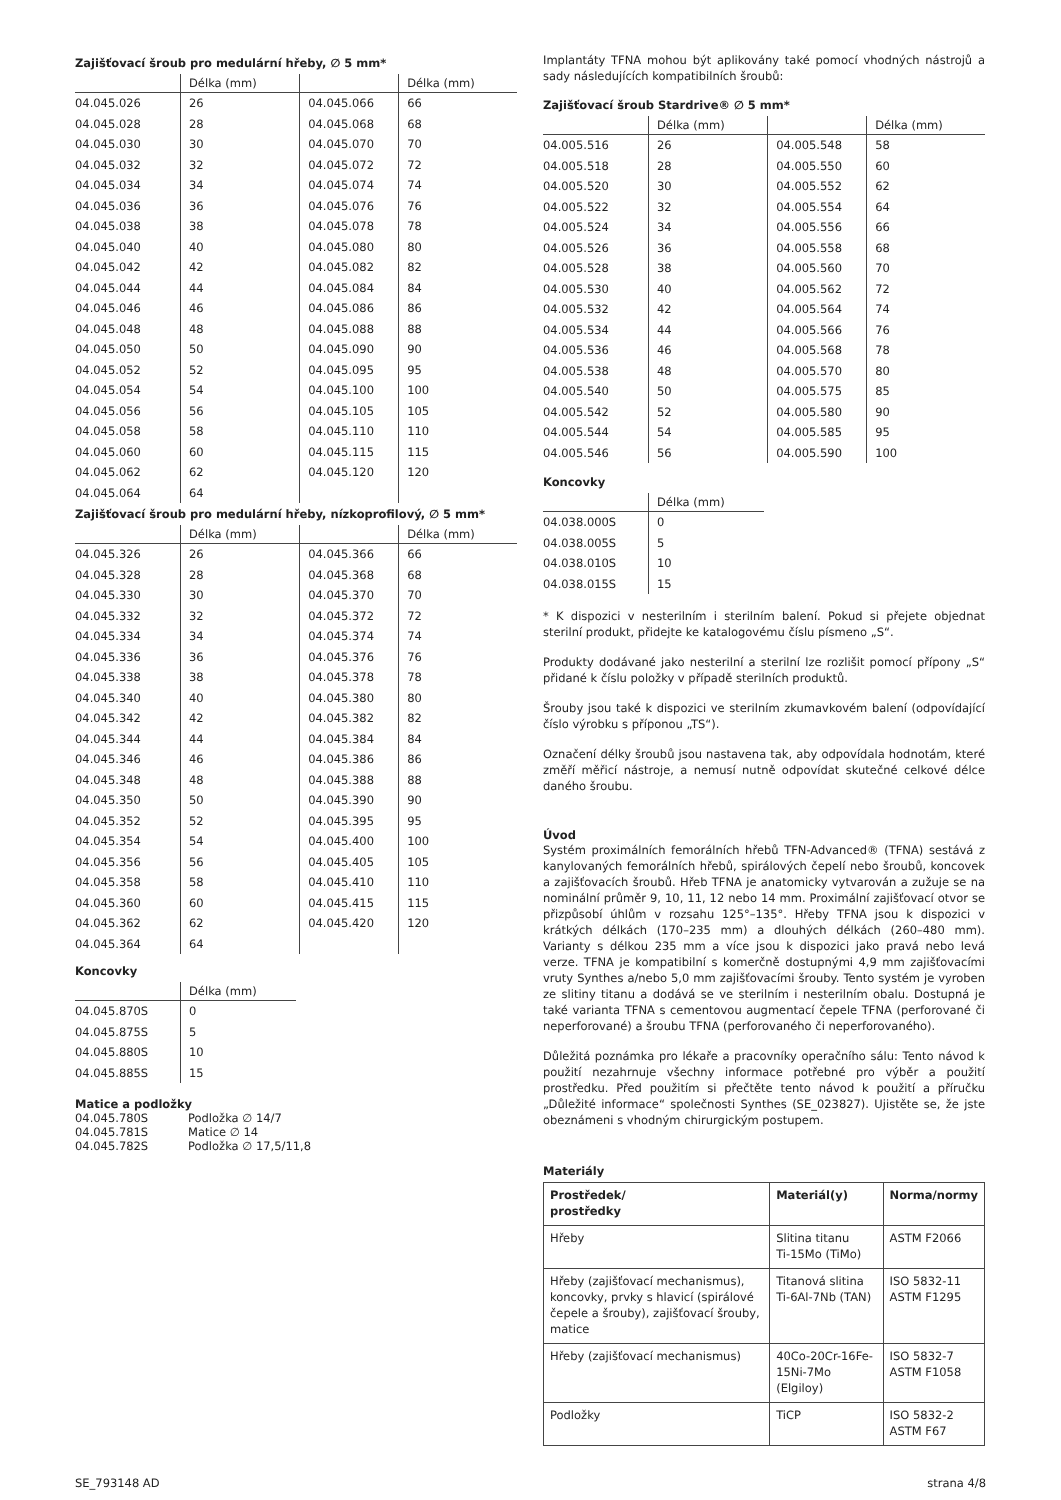Zajišťovací šroub pro medulární hřeby, ∅ 5 mm*
| | Délka (mm) | | Délka (mm) |
| --- | --- | --- | --- |
| 04.045.026 | 26 | 04.045.066 | 66 |
| 04.045.028 | 28 | 04.045.068 | 68 |
| 04.045.030 | 30 | 04.045.070 | 70 |
| 04.045.032 | 32 | 04.045.072 | 72 |
| 04.045.034 | 34 | 04.045.074 | 74 |
| 04.045.036 | 36 | 04.045.076 | 76 |
| 04.045.038 | 38 | 04.045.078 | 78 |
| 04.045.040 | 40 | 04.045.080 | 80 |
| 04.045.042 | 42 | 04.045.082 | 82 |
| 04.045.044 | 44 | 04.045.084 | 84 |
| 04.045.046 | 46 | 04.045.086 | 86 |
| 04.045.048 | 48 | 04.045.088 | 88 |
| 04.045.050 | 50 | 04.045.090 | 90 |
| 04.045.052 | 52 | 04.045.095 | 95 |
| 04.045.054 | 54 | 04.045.100 | 100 |
| 04.045.056 | 56 | 04.045.105 | 105 |
| 04.045.058 | 58 | 04.045.110 | 110 |
| 04.045.060 | 60 | 04.045.115 | 115 |
| 04.045.062 | 62 | 04.045.120 | 120 |
| 04.045.064 | 64 | | |
Zajišťovací šroub pro medulární hřeby, nízkoprofilový, ∅ 5 mm*
| | Délka (mm) | | Délka (mm) |
| --- | --- | --- | --- |
| 04.045.326 | 26 | 04.045.366 | 66 |
| 04.045.328 | 28 | 04.045.368 | 68 |
| 04.045.330 | 30 | 04.045.370 | 70 |
| 04.045.332 | 32 | 04.045.372 | 72 |
| 04.045.334 | 34 | 04.045.374 | 74 |
| 04.045.336 | 36 | 04.045.376 | 76 |
| 04.045.338 | 38 | 04.045.378 | 78 |
| 04.045.340 | 40 | 04.045.380 | 80 |
| 04.045.342 | 42 | 04.045.382 | 82 |
| 04.045.344 | 44 | 04.045.384 | 84 |
| 04.045.346 | 46 | 04.045.386 | 86 |
| 04.045.348 | 48 | 04.045.388 | 88 |
| 04.045.350 | 50 | 04.045.390 | 90 |
| 04.045.352 | 52 | 04.045.395 | 95 |
| 04.045.354 | 54 | 04.045.400 | 100 |
| 04.045.356 | 56 | 04.045.405 | 105 |
| 04.045.358 | 58 | 04.045.410 | 110 |
| 04.045.360 | 60 | 04.045.415 | 115 |
| 04.045.362 | 62 | 04.045.420 | 120 |
| 04.045.364 | 64 | | |
Koncovky
| | Délka (mm) |
| --- | --- |
| 04.045.870S | 0 |
| 04.045.875S | 5 |
| 04.045.880S | 10 |
| 04.045.885S | 15 |
Matice a podložky
| 04.045.780S | Podložka ∅ 14/7 |
| 04.045.781S | Matice ∅ 14 |
| 04.045.782S | Podložka ∅ 17,5/11,8 |
Implantáty TFNA mohou být aplikovány také pomocí vhodných nástrojů a sady následujících kompatibilních šroubů:
Zajišťovací šroub Stardrive® ∅ 5 mm*
| | Délka (mm) | | Délka (mm) |
| --- | --- | --- | --- |
| 04.005.516 | 26 | 04.005.548 | 58 |
| 04.005.518 | 28 | 04.005.550 | 60 |
| 04.005.520 | 30 | 04.005.552 | 62 |
| 04.005.522 | 32 | 04.005.554 | 64 |
| 04.005.524 | 34 | 04.005.556 | 66 |
| 04.005.526 | 36 | 04.005.558 | 68 |
| 04.005.528 | 38 | 04.005.560 | 70 |
| 04.005.530 | 40 | 04.005.562 | 72 |
| 04.005.532 | 42 | 04.005.564 | 74 |
| 04.005.534 | 44 | 04.005.566 | 76 |
| 04.005.536 | 46 | 04.005.568 | 78 |
| 04.005.538 | 48 | 04.005.570 | 80 |
| 04.005.540 | 50 | 04.005.575 | 85 |
| 04.005.542 | 52 | 04.005.580 | 90 |
| 04.005.544 | 54 | 04.005.585 | 95 |
| 04.005.546 | 56 | 04.005.590 | 100 |
Koncovky
| | Délka (mm) |
| --- | --- |
| 04.038.000S | 0 |
| 04.038.005S | 5 |
| 04.038.010S | 10 |
| 04.038.015S | 15 |
* K dispozici v nesterilním i sterilním balení. Pokud si přejete objednat sterilní produkt, přidejte ke katalogovému číslu písmeno „S“.
Produkty dodávané jako nesterilní a sterilní lze rozlišit pomocí přípony „S“ přidané k číslu položky v případě sterilních produktů.
Šrouby jsou také k dispozici ve sterilním zkumavkovém balení (odpovídající číslo výrobku s příponou „TS“).
Označení délky šroubů jsou nastavena tak, aby odpovídala hodnotám, které změří měřicí nástroje, a nemusí nutně odpovídat skutečné celkové délce daného šroubu.
Úvod
Systém proximálních femorálních hřebů TFN-Advanced® (TFNA) sestává z kanylovaných femorálních hřebů, spirálových čepelí nebo šroubů, koncovek a zajišťovacích šroubů. Hřeb TFNA je anatomicky vytvarován a zužuje se na nominální průměr 9, 10, 11, 12 nebo 14 mm. Proximální zajišťovací otvor se přizpůsobí úhlům v rozsahu 125°–135°. Hřeby TFNA jsou k dispozici v krátkých délkách (170–235 mm) a dlouhých délkách (260–480 mm). Varianty s délkou 235 mm a více jsou k dispozici jako pravá nebo levá verze. TFNA je kompatibilní s komerčně dostupnými 4,9 mm zajišťovacími vruty Synthes a/nebo 5,0 mm zajišťovacími šrouby. Tento systém je vyroben ze slitiny titanu a dodává se ve sterilním i nesterilním obalu. Dostupná je také varianta TFNA s cementovou augmentací čepele TFNA (perforované či neperforované) a šroubu TFNA (perforovaného či neperforovaného).
Důležitá poznámka pro lékaře a pracovníky operačního sálu: Tento návod k použití nezahrnuje všechny informace potřebné pro výběr a použití prostředku. Před použitím si přečtěte tento návod k použití a příručku „Důležité informace“ společnosti Synthes (SE_023827). Ujistěte se, že jste obeznámeni s vhodným chirurgickým postupem.
Materiály
| Prostředek/ prostředky | Materiál(y) | Norma/normy |
| --- | --- | --- |
| Hřeby | Slitina titanu Ti-15Mo (TiMo) | ASTM F2066 |
| Hřeby (zajišťovací mechanismus), koncovky, prvky s hlavicí (spirálové čepele a šrouby), zajišťovací šrouby, matice | Titanová slitina Ti-6Al-7Nb (TAN) | ISO 5832-11 ASTM F1295 |
| Hřeby (zajišťovací mechanismus) | 40Co-20Cr-16Fe-15Ni-7Mo (Elgiloy) | ISO 5832-7 ASTM F1058 |
| Podložky | TiCP | ISO 5832-2 ASTM F67 |
SE_793148 AD strana 4/8